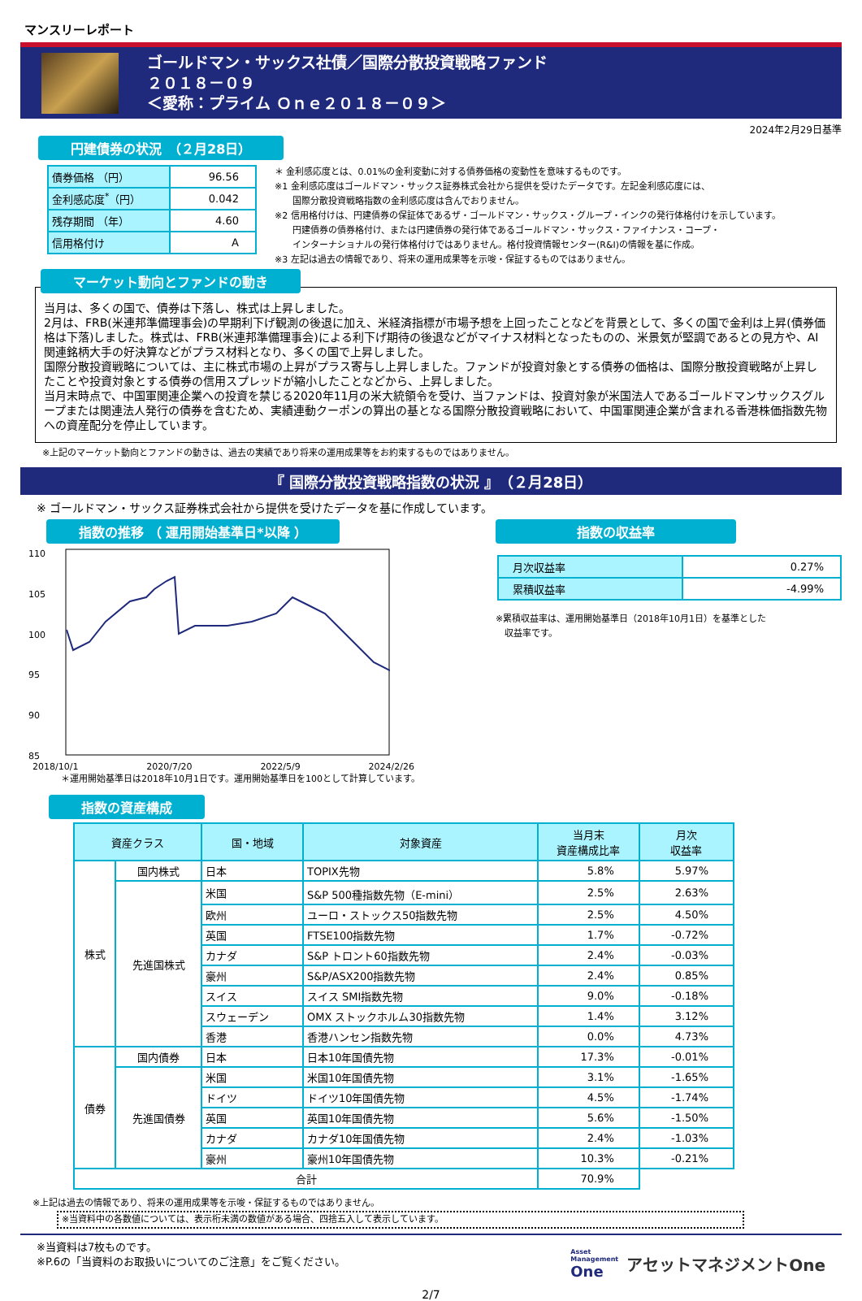マンスリーレポート
ゴールドマン・サックス社債／国際分散投資戦略ファンド
２０１８－０９
＜愛称：プライム Ｏｎｅ２０１８－０９＞
2024年2月29日基準
円建債券の状況　（２月28日）
| 債券価格 （円） | 96.56 |
| 金利感応度<sup>*</sup>（円） | 0.042 |
| 残存期間 （年） | 4.60 |
| 信用格付け | A |
＊ 金利感応度とは、0.01%の金利変動に対する債券価格の変動性を意味するものです。
※1 金利感応度はゴールドマン・サックス証券株式会社から提供を受けたデータです。左記金利感応度には、
　　国際分散投資戦略指数の金利感応度は含んでおりません。
※2 信用格付けは、円建債券の保証体であるザ・ゴールドマン・サックス・グループ・インクの発行体格付けを示しています。
　　円建債券の債券格付け、または円建債券の発行体であるゴールドマン・サックス・ファイナンス・コープ・
　　インターナショナルの発行体格付けではありません。格付投資情報センター(R&I)の情報を基に作成。
※3 左記は過去の情報であり、将来の運用成果等を示唆・保証するものではありません。
マーケット動向とファンドの動き
当月は、多くの国で、債券は下落し、株式は上昇しました。
2月は、FRB(米連邦準備理事会)の早期利下げ観測の後退に加え、米経済指標が市場予想を上回ったことなどを背景として、多くの国で金利は上昇(債券価格は下落)しました。株式は、FRB(米連邦準備理事会)による利下げ期待の後退などがマイナス材料となったものの、米景気が堅調であるとの見方や、AI関連銘柄大手の好決算などがプラス材料となり、多くの国で上昇しました。
国際分散投資戦略については、主に株式市場の上昇がプラス寄与し上昇しました。ファンドが投資対象とする債券の価格は、国際分散投資戦略が上昇したことや投資対象とする債券の信用スプレッドが縮小したことなどから、上昇しました。
当月末時点で、中国軍関連企業への投資を禁じる2020年11月の米大統領令を受け、当ファンドは、投資対象が米国法人であるゴールドマンサックスグループまたは関連法人発行の債券を含むため、実績連動クーポンの算出の基となる国際分散投資戦略において、中国軍関連企業が含まれる香港株価指数先物への資産配分を停止しています。
※上記のマーケット動向とファンドの動きは、過去の実績であり将来の運用成果等をお約束するものではありません。
『 国際分散投資戦略指数の状況 』　（２月28日）
※ ゴールドマン・サックス証券株式会社から提供を受けたデータを基に作成しています。
指数の推移 （ 運用開始基準日*以降 ）
110
105
100
95
90
85
2018/10/1 2020/7/20 2022/5/9 2024/2/26
＊運用開始基準日は2018年10月1日です。運用開始基準日を100として計算しています。
指数の収益率
| 月次収益率 | 0.27% |
| 累積収益率 | -4.99% |
※累積収益率は、運用開始基準日（2018年10月1日）を基準とした
　収益率です。
指数の資産構成
| 資産クラス | | 国・地域 | 対象資産 | 当月末 資産構成比率 | 月次 収益率 |
| --- | --- | --- | --- | --- | --- |
| 株式 | 国内株式 | 日本 | TOPIX先物 | 5.8% | 5.97% |
| | 先進国株式 | 米国 | S&P 500種指数先物（E-mini） | 2.5% | 2.63% |
| | | 欧州 | ユーロ・ストックス50指数先物 | 2.5% | 4.50% |
| | | 英国 | FTSE100指数先物 | 1.7% | -0.72% |
| | | カナダ | S&P トロント60指数先物 | 2.4% | -0.03% |
| | | 豪州 | S&P/ASX200指数先物 | 2.4% | 0.85% |
| | | スイス | スイス SMI指数先物 | 9.0% | -0.18% |
| | | スウェーデン | OMX ストックホルム30指数先物 | 1.4% | 3.12% |
| | | 香港 | 香港ハンセン指数先物 | 0.0% | 4.73% |
| 債券 | 国内債券 | 日本 | 日本10年国債先物 | 17.3% | -0.01% |
| | 先進国債券 | 米国 | 米国10年国債先物 | 3.1% | -1.65% |
| | | ドイツ | ドイツ10年国債先物 | 4.5% | -1.74% |
| | | 英国 | 英国10年国債先物 | 5.6% | -1.50% |
| | | カナダ | カナダ10年国債先物 | 2.4% | -1.03% |
| | | 豪州 | 豪州10年国債先物 | 10.3% | -0.21% |
| 合計 | | | | 70.9% | |
※上記は過去の情報であり、将来の運用成果等を示唆・保証するものではありません。
※当資料中の各数値については、表示桁未満の数値がある場合、四捨五入して表示しています。
※当資料は7枚ものです。
※P.6の「当資料のお取扱いについてのご注意」をご覧ください。
Asset
Management
One
アセットマネジメントOne
2/7